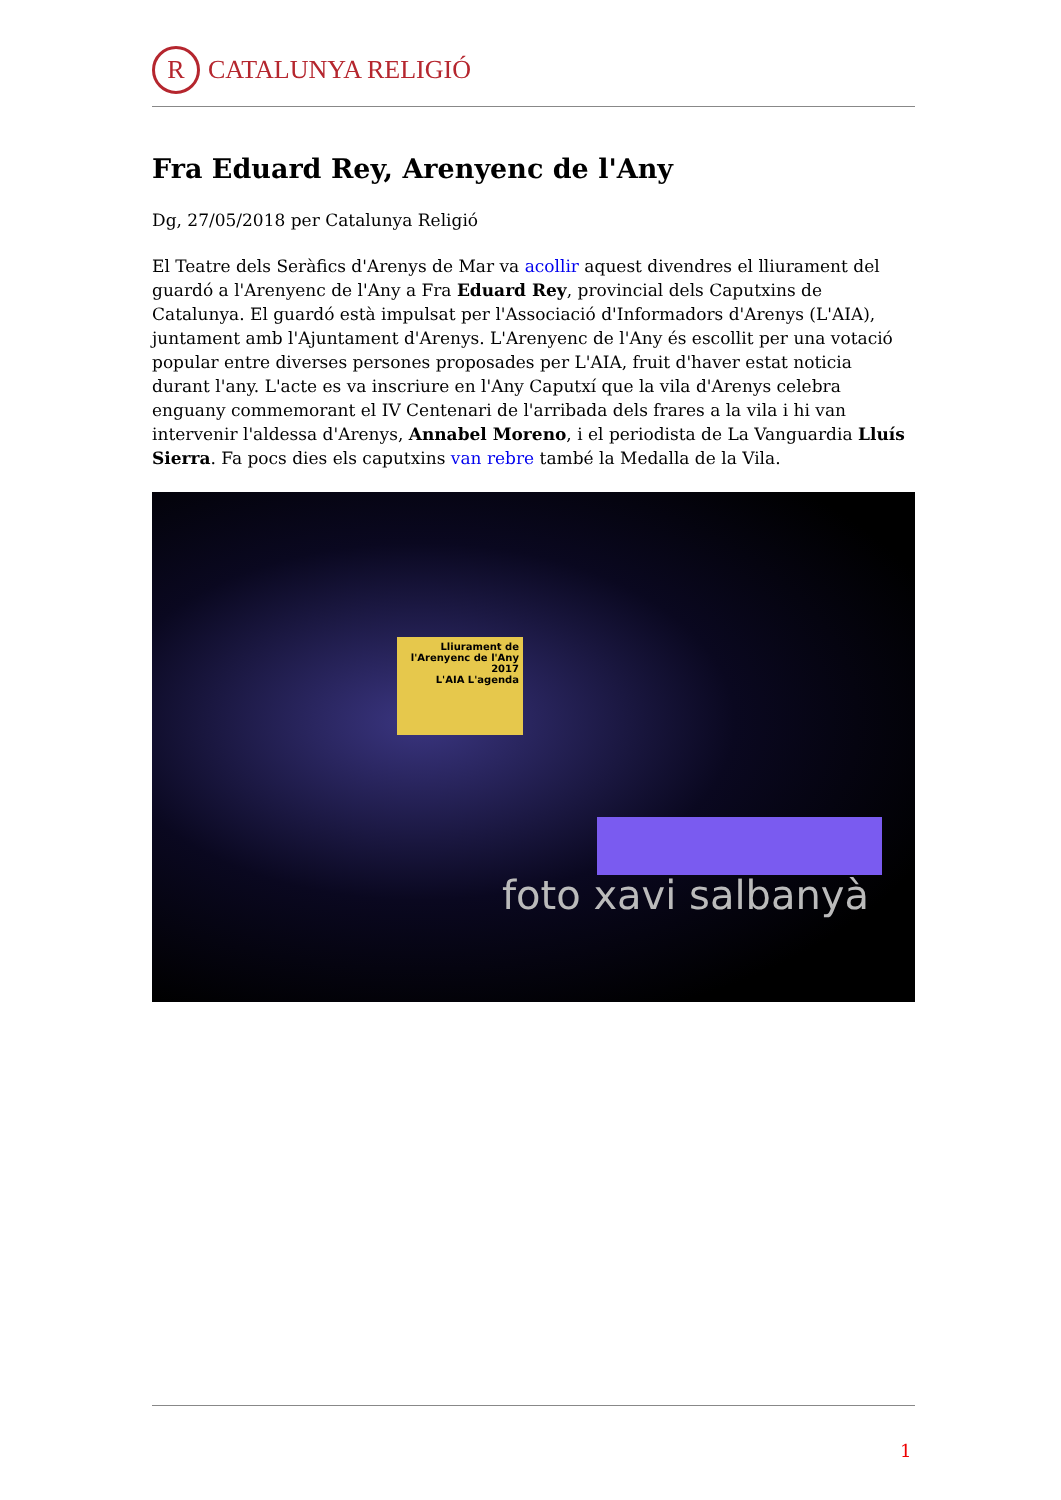R CATALUNYA RELIGIÓ
Fra Eduard Rey, Arenyenc de l'Any
Dg, 27/05/2018 per Catalunya Religió
El Teatre dels Seràfics d'Arenys de Mar va acollir aquest divendres el lliurament del guardó a l'Arenyenc de l'Any a Fra Eduard Rey, provincial dels Caputxins de Catalunya. El guardó està impulsat per l'Associació d'Informadors d'Arenys (L'AIA), juntament amb l'Ajuntament d'Arenys. L'Arenyenc de l'Any és escollit per una votació popular entre diverses persones proposades per L'AIA, fruit d'haver estat noticia durant l'any. L'acte es va inscriure en l'Any Caputxí que la vila d'Arenys celebra enguany commemorant el IV Centenari de l'arribada dels frares a la vila i hi van intervenir l'aldessa d'Arenys, Annabel Moreno, i el periodista de La Vanguardia Lluís Sierra. Fa pocs dies els caputxins van rebre també la Medalla de la Vila.
Lliurament de l'Arenyenc de l'Any 2017
L'AIA L'agenda
foto xavi salbanyà
1